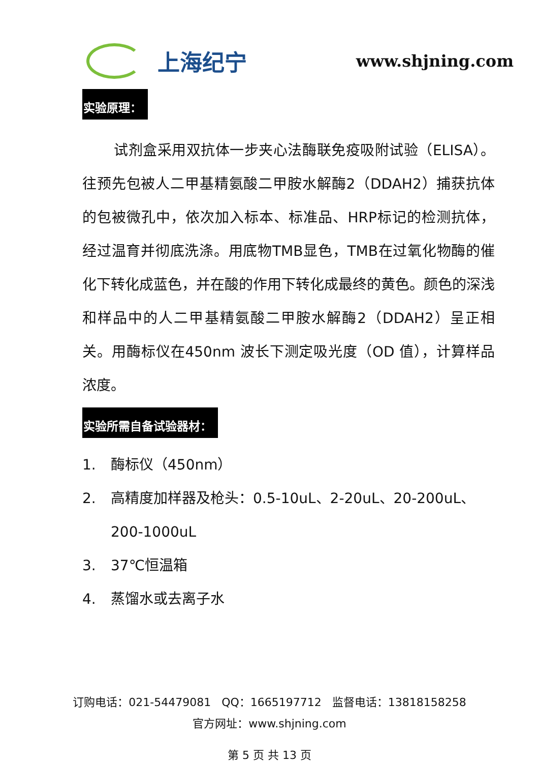上海纪宁
www.shjning.com
实验原理：
试剂盒采用双抗体一步夹心法酶联免疫吸附试验（ELISA）。往预先包被人二甲基精氨酸二甲胺水解酶2（DDAH2）捕获抗体的包被微孔中，依次加入标本、标准品、HRP标记的检测抗体，经过温育并彻底洗涤。用底物TMB显色，TMB在过氧化物酶的催化下转化成蓝色，并在酸的作用下转化成最终的黄色。颜色的深浅和样品中的人二甲基精氨酸二甲胺水解酶2（DDAH2）呈正相关。用酶标仪在450nm 波长下测定吸光度（OD 值），计算样品浓度。
实验所需自备试验器材：
1. 酶标仪（450nm）
2. 高精度加样器及枪头：0.5-10uL、2-20uL、20-200uL、200-1000uL
3. 37℃恒温箱
4. 蒸馏水或去离子水
订购电话：021-54479081 QQ：1665197712 监督电话：13818158258
官方网址：www.shjning.com
第 5 页 共 13 页